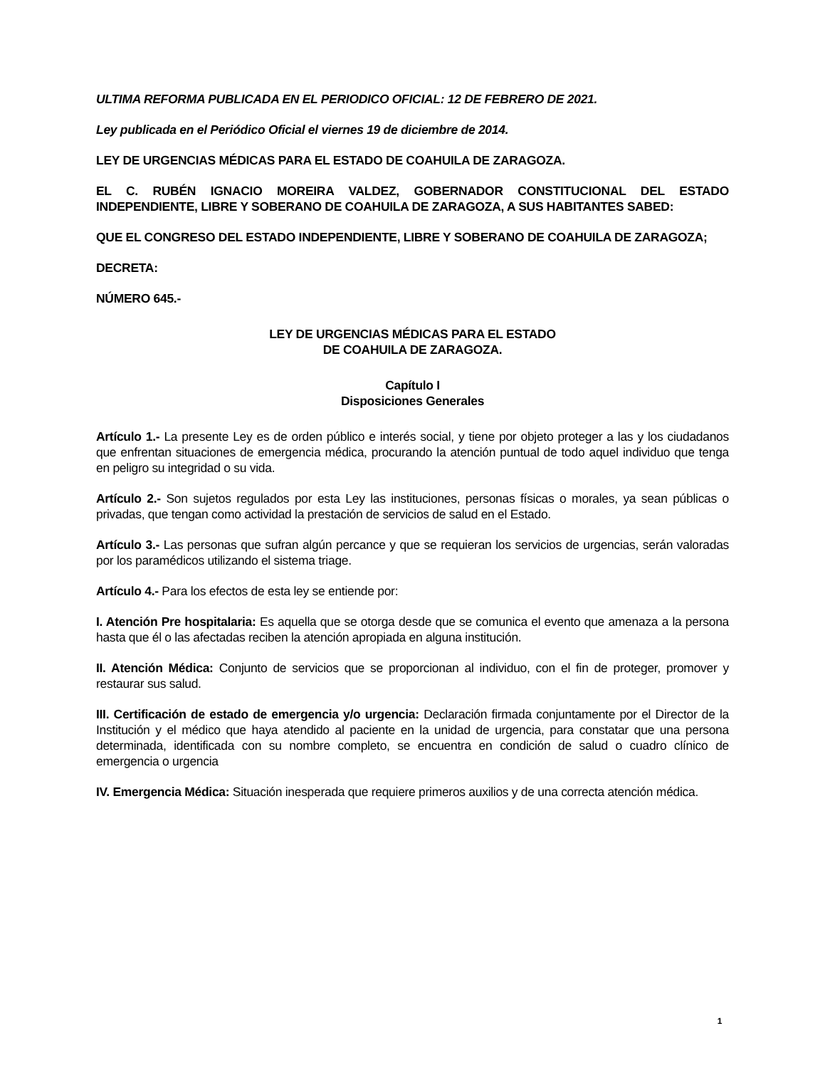ULTIMA REFORMA PUBLICADA EN EL PERIODICO OFICIAL: 12 DE FEBRERO DE 2021.
Ley publicada en el Periódico Oficial el viernes 19 de diciembre de 2014.
LEY DE URGENCIAS MÉDICAS PARA EL ESTADO DE COAHUILA DE ZARAGOZA.
EL C. RUBÉN IGNACIO MOREIRA VALDEZ, GOBERNADOR CONSTITUCIONAL DEL ESTADO INDEPENDIENTE, LIBRE Y SOBERANO DE COAHUILA DE ZARAGOZA, A SUS HABITANTES SABED:
QUE EL CONGRESO DEL ESTADO INDEPENDIENTE, LIBRE Y SOBERANO DE COAHUILA DE ZARAGOZA;
DECRETA:
NÚMERO 645.-
LEY DE URGENCIAS MÉDICAS PARA EL ESTADO
DE COAHUILA DE ZARAGOZA.
Capítulo I
Disposiciones Generales
Artículo 1.- La presente Ley es de orden público e interés social, y tiene por objeto proteger a las y los ciudadanos que enfrentan situaciones de emergencia médica, procurando la atención puntual de todo aquel individuo que tenga en peligro su integridad o su vida.
Artículo 2.- Son sujetos regulados por esta Ley las instituciones, personas físicas o morales, ya sean públicas o privadas, que tengan como actividad la prestación de servicios de salud en el Estado.
Artículo 3.- Las personas que sufran algún percance y que se requieran los servicios de urgencias, serán valoradas por los paramédicos utilizando el sistema triage.
Artículo 4.- Para los efectos de esta ley se entiende por:
I. Atención Pre hospitalaria: Es aquella que se otorga desde que se comunica el evento que amenaza a la persona hasta que él o las afectadas reciben la atención apropiada en alguna institución.
II. Atención Médica: Conjunto de servicios que se proporcionan al individuo, con el fin de proteger, promover y restaurar sus salud.
III. Certificación de estado de emergencia y/o urgencia: Declaración firmada conjuntamente por el Director de la Institución y el médico que haya atendido al paciente en la unidad de urgencia, para constatar que una persona determinada, identificada con su nombre completo, se encuentra en condición de salud o cuadro clínico de emergencia o urgencia
IV. Emergencia Médica: Situación inesperada que requiere primeros auxilios y de una correcta atención médica.
1